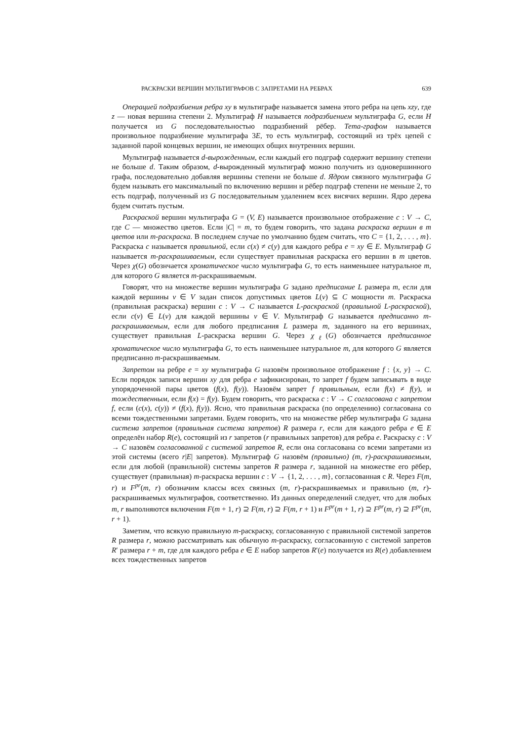РАСКРАСКИ ВЕРШИН МУЛЬТИГРАФОВ С ЗАПРЕТАМИ НА РЕБРАХ 639
Операцией подразбиения ребра xy в мультиграфе называется замена этого ребра на цепь xzy, где z — новая вершина степени 2. Мультиграф H называется подразбиением мультиграфа G, если H получается из G последовательностью подразбиений рёбер. Тета-графом называется произвольное подразбиение мультиграфа 3E, то есть мультиграф, состоящий из трёх цепей с заданной парой концевых вершин, не имеющих общих внутренних вершин.
Мультиграф называется d-вырожденным, если каждый его подграф содержит вершину степени не больше d. Таким образом, d-вырожденный мультиграф можно получить из одновершинного графа, последовательно добавляя вершины степени не больше d. Ядром связного мультиграфа G будем называть его максимальный по включению вершин и рёбер подграф степени не меньше 2, то есть подграф, полученный из G последовательным удалением всех висячих вершин. Ядро дерева будем считать пустым.
Раскраской вершин мультиграфа G = (V, E) называется произвольное отображение c : V → C, где C — множество цветов. Если |C| = m, то будем говорить, что задана раскраска вершин в m цветов или m-раскраска. В последнем случае по умолчанию будем считать, что C = {1, 2, . . . , m}. Раскраска c называется правильной, если c(x) ≠ c(y) для каждого ребра e = xy ∈ E. Мультиграф G называется m-раскрашиваемым, если существует правильная раскраска его вершин в m цветов. Через χ(G) обознчается хроматическое число мультиграфа G, то есть наименьшее натуральное m, для которого G является m-раскрашиваемым.
Говорят, что на множестве вершин мультиграфа G задано предписание L размера m, если для каждой вершины v ∈ V задан список допустимых цветов L(v) ⊆ C мощности m. Раскраска (правильная раскраска) вершин c : V → C называется L-раскраской (правильной L-раскраской), если c(v) ∈ L(v) для каждой вершины v ∈ V. Мультиграф G называется предписанно m-раскрашиваемым, если для любого предписания L размера m, заданного на его вершинах, существует правильная L-раскраска вершин G. Через χ<sub>ℓ</sub>(G) обознчается предписанное хроматическое число мультиграфа G, то есть наименьшее натуральное m, для которого G является предписанно m-раскрашиваемым.
Запретом на ребре e = xy мультиграфа G назовём произвольное отображение f : {x, y} → C. Если порядок записи вершин xy для ребра e зафикисирован, то запрет f будем записывать в виде упорядоченной пары цветов (f(x), f(y)). Назовём запрет f правильным, если f(x) ≠ f(y), и тождественным, если f(x) = f(y). Будем говорить, что раскраска c : V → C согласована с запретом f, если (c(x), c(y)) ≠ (f(x), f(y)). Ясно, что правильная раскраска (по определению) согласована со всеми тождественными запретами. Будем говорить, что на множестве рёбер мультиграфа G задана система запретов (правильная система запретов) R размера r, если для каждого ребра e ∈ E определён набор R(e), состоящий из r запретов (r правильных запретов) для ребра e. Раскраску c : V → C назовём согласованной с системой запретов R, если она согласована со всеми запретами из этой системы (всего r|E| запретов). Мультиграф G назовём (правильно) (m, r)-раскрашиваемым, если для любой (правильной) системы запретов R размера r, заданной на множестве его рёбер, существует (правильная) m-раскраска вершин c : V → {1, 2, . . . , m}, согласованная с R. Через F(m, r) и F<sup>pr</sup>(m, r) обозначим классы всех связных (m, r)-раскрашиваемых и правильно (m, r)-раскрашиваемых мультиграфов, соответственно. Из данных опеределений следует, что для любых m, r выполняются включения F(m + 1, r) ⊇ F(m, r) ⊇ F(m, r + 1) и F<sup>pr</sup>(m + 1, r) ⊇ F<sup>pr</sup>(m, r) ⊇ F<sup>pr</sup>(m, r + 1).
Заметим, что всякую правильную m-раскраску, согласованную с правильной системой запретов R размера r, можно рассматривать как обычную m-раскраску, согласованную с системой запретов R′ размера r + m, где для каждого ребра e ∈ E набор запретов R′(e) получается из R(e) добавлением всех тождественных запретов